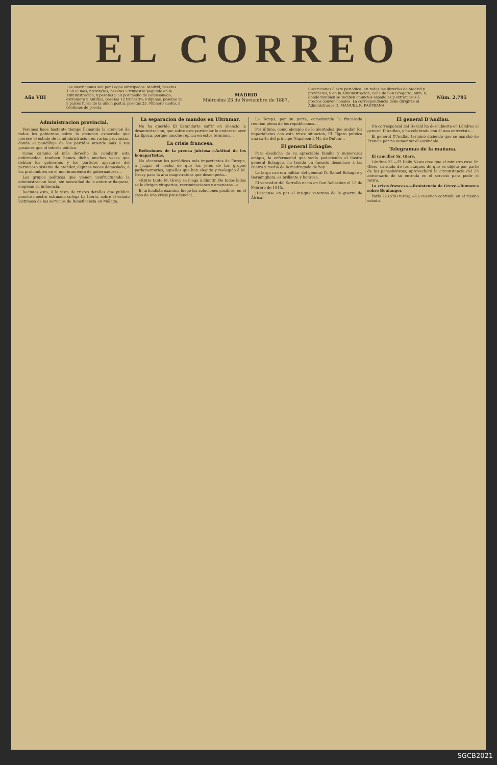EL CORREO
Año VIII
Las suscriciones son por Pagos anticipados. Madrid, pesetas 1'50 al mes; provincias, pesetas 5 trimestre pagando en la Administracion, y pesetas 5'50 por medio de comisionado; extranjero y Antillas, pesetas 12 trimestre; Filipinas, pesetas 15, y países fuera de la union postal, pesetas 25. Número suelto, 5 céntimos de peseta.
MADRID
Miércoles 23 de Noviembre de 1887.
Suscriciones á este periódico: En todas las librerías de Madrid y provincias, y en la Administracion, calle de San Gregorio, núm. 8, donde tambien se reciben anuncios españoles y extranjeros á precios convencionales. La correspondencia debe dirigirse al Administrador D. MANUEL R. PASTRANA
Núm. 2.795
Administracion provincial.
Venimos hace bastante tiempo llamando la atencion de todos los gobiernos sobre la atencion esmerada que merece el estado de la administracion en varias provincias, donde el pandillaje de los partidos atiende más á sus pasiones que al interés público.
Como camino el más derecho de combatir esta enfermedad, tambien hemos dicho muchas veces que debían los gobiernos y los partidos apartarse del pernicioso sistema de atender, algunas veces demasiado, á los prohombres en el nombramiento de gobernadores...
Los grupos políticos que vienen usufructuando la administracion local, sin necesidad de la anterior flaqueza, emplean su influencia...
Decimos esto, á la vista de tristes detalles que publica anoche nuestro estimado colega La Iberia, sobre el estado lastimoso de los servicios de Beneficencia en Málaga.
La separacion de mandos en Ultramar.
No ha querido El Estandarte sufrir en silencio la desautorizacion, que sobre este particular le endereza ayer La Época, porque anoche replica en estos términos...
La crisis francesa.
Reflexiones de la prensa juiciosa.—Actitud de los bonapartistas.
No alcanzan los periódicos más importantes de Europa, á juzgar el hecho de que los jefes de los grupos parlamentarios, aquellos que han elegido y reelegido á M. Grevy para la alta magistratura que desempeña...
«Entre tanto M. Grevy se niega á dimitir. De todos lados se le dirigen vituperios, recriminaciones y amenazas...»
El articulista examina luego las soluciones posibles, en el caso de una crisis presidencial...
Le Temps, por su parte, comentando la fracasada reunion plena de los republicanos...
Por último, como ejemplo de lo alentados que andan los imperialistas con esta triste situacion, El Fígaro publica una carta del príncipe Napoleon á Mr. de Dufour...
El general Echagüe.
Para desdicha de su apreciable familia y numerosos amigos, la enfermedad que venía padeciendo el ilustre general Echagüe, ha tenido un funesto desenlace á las cuatro y media de la madrugada de hoy.
La larga carrera militar del general D. Rafael Echagüe y Bermingham, es brillante y honrosa.
El vencedor del Serrallo nació en San Sebastian el 13 de Febrero de 1815...
¡Descanse en paz el insigne veterano de la guerra de África!
El general D'Andlau.
Un corresponsal del Herald ha descubierto en Lóndres al general D'Andlau, y ha celebrado con él una entrevista...
El general D'Andlau terminó diciendo que se marchó de Francia por no aumentar el escándalo...
Telegramas de la mañana.
El canciller Sr. Giers.
Lóndres 22.—El Daily News cree que el ministro ruso Sr. Giers, cansado de los ataques de que es objeto por parte de los paneslavistas, aprovechará la circunstancia del 25 aniversario de su entrada en el servicio para pedir el retiro.
La crisis francesa.—Resistencia de Grevy.—Rumores sobre Boulanger.
París 22 (6'50 tarde).—La cuestion continúa en el mismo estado.
SGCB2021